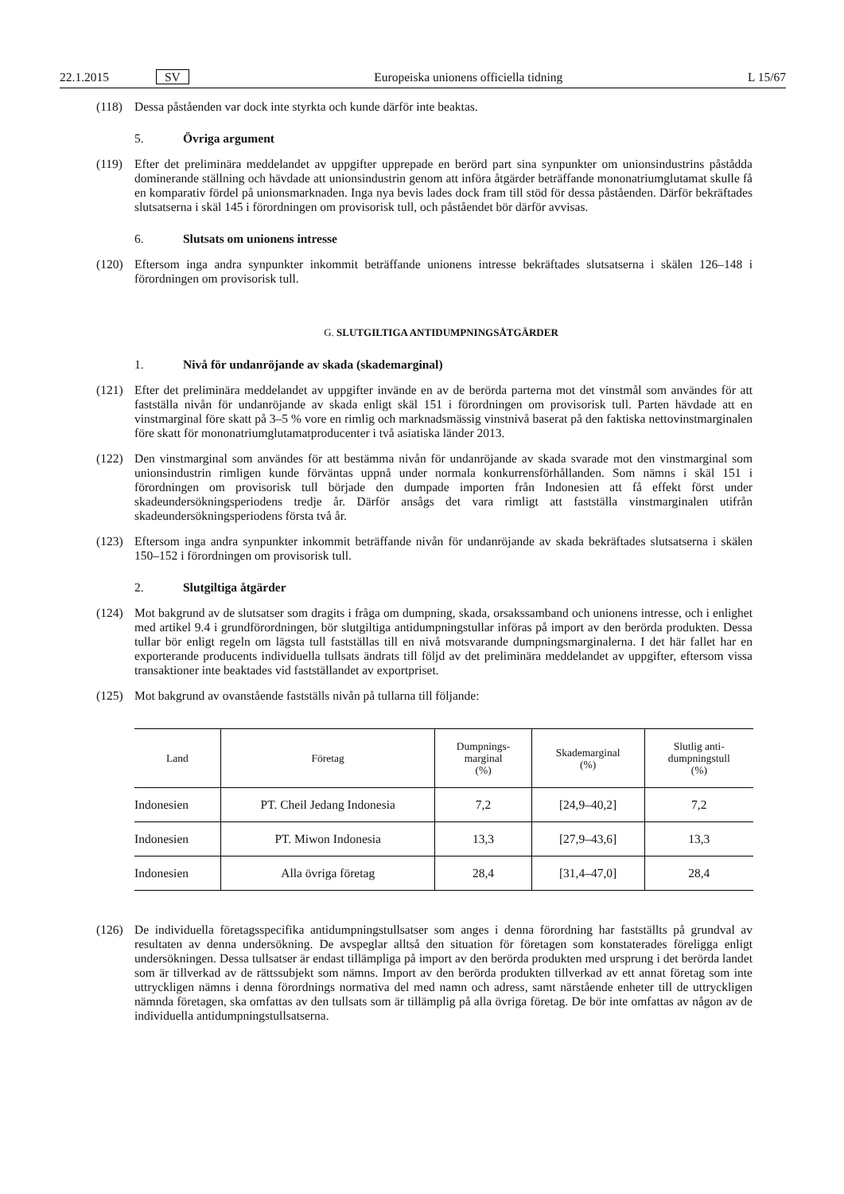22.1.2015 SV Europeiska unionens officiella tidning L 15/67
(118) Dessa påståenden var dock inte styrkta och kunde därför inte beaktas.
5. Övriga argument
(119) Efter det preliminära meddelandet av uppgifter upprepade en berörd part sina synpunkter om unionsindustrins påstådda dominerande ställning och hävdade att unionsindustrin genom att införa åtgärder beträffande mononat­riumglutamat skulle få en komparativ fördel på unionsmarknaden. Inga nya bevis lades dock fram till stöd för dessa påståenden. Därför bekräftades slutsatserna i skäl 145 i förordningen om provisorisk tull, och påståendet bör därför avvisas.
6. Slutsats om unionens intresse
(120) Eftersom inga andra synpunkter inkommit beträffande unionens intresse bekräftades slutsatserna i skälen 126–148 i förordningen om provisorisk tull.
G. SLUTGILTIGA ANTIDUMPNINGSÅTGÄRDER
1. Nivå för undanröjande av skada (skademarginal)
(121) Efter det preliminära meddelandet av uppgifter invände en av de berörda parterna mot det vinstmål som användes för att fastställa nivån för undanröjande av skada enligt skäl 151 i förordningen om provisorisk tull. Parten hävdade att en vinstmarginal före skatt på 3–5 % vore en rimlig och marknadsmässig vinstnivå baserat på den faktiska nettovinstmarginalen före skatt för mononatriumglutamatproducenter i två asiatiska länder 2013.
(122) Den vinstmarginal som användes för att bestämma nivån för undanröjande av skada svarade mot den vinstmarginal som unionsindustrin rimligen kunde förväntas uppnå under normala konkurrensförhållanden. Som nämns i skäl 151 i förordningen om provisorisk tull började den dumpade importen från Indonesien att få effekt först under skadeundersökningsperiodens tredje år. Därför ansågs det vara rimligt att fastställa vinstmarginalen utifrån skadeundersökningsperiodens första två år.
(123) Eftersom inga andra synpunkter inkommit beträffande nivån för undanröjande av skada bekräftades slutsatserna i skälen 150–152 i förordningen om provisorisk tull.
2. Slutgiltiga åtgärder
(124) Mot bakgrund av de slutsatser som dragits i fråga om dumpning, skada, orsakssamband och unionens intresse, och i enlighet med artikel 9.4 i grundförordningen, bör slutgiltiga antidumpningstullar införas på import av den berörda produkten. Dessa tullar bör enligt regeln om lägsta tull fastställas till en nivå motsvarande dumpnings­marginalerna. I det här fallet har en exporterande producents individuella tullsats ändrats till följd av det preliminära meddelandet av uppgifter, eftersom vissa transaktioner inte beaktades vid fastställandet av exportpriset.
(125) Mot bakgrund av ovanstående fastställs nivån på tullarna till följande:
| Land | Företag | Dumpnings- marginal (%) | Skademarginal (%) | Slutlig anti- dumpningstull (%) |
| --- | --- | --- | --- | --- |
| Indonesien | PT. Cheil Jedang Indonesia | 7,2 | [24,9–40,2] | 7,2 |
| Indonesien | PT. Miwon Indonesia | 13,3 | [27,9–43,6] | 13,3 |
| Indonesien | Alla övriga företag | 28,4 | [31,4–47,0] | 28,4 |
(126) De individuella företagsspecifika antidumpningstullsatser som anges i denna förordning har fastställts på grundval av resultaten av denna undersökning. De avspeglar alltså den situation för företagen som konstaterades föreligga enligt undersökningen. Dessa tullsatser är endast tillämpliga på import av den berörda produkten med ursprung i det berörda landet som är tillverkad av de rättssubjekt som nämns. Import av den berörda produkten tillverkad av ett annat företag som inte uttryckligen nämns i denna förordnings normativa del med namn och adress, samt närstående enheter till de uttryckligen nämnda företagen, ska omfattas av den tullsats som är tillämplig på alla övriga företag. De bör inte omfattas av någon av de individuella antidumpningstullsatserna.